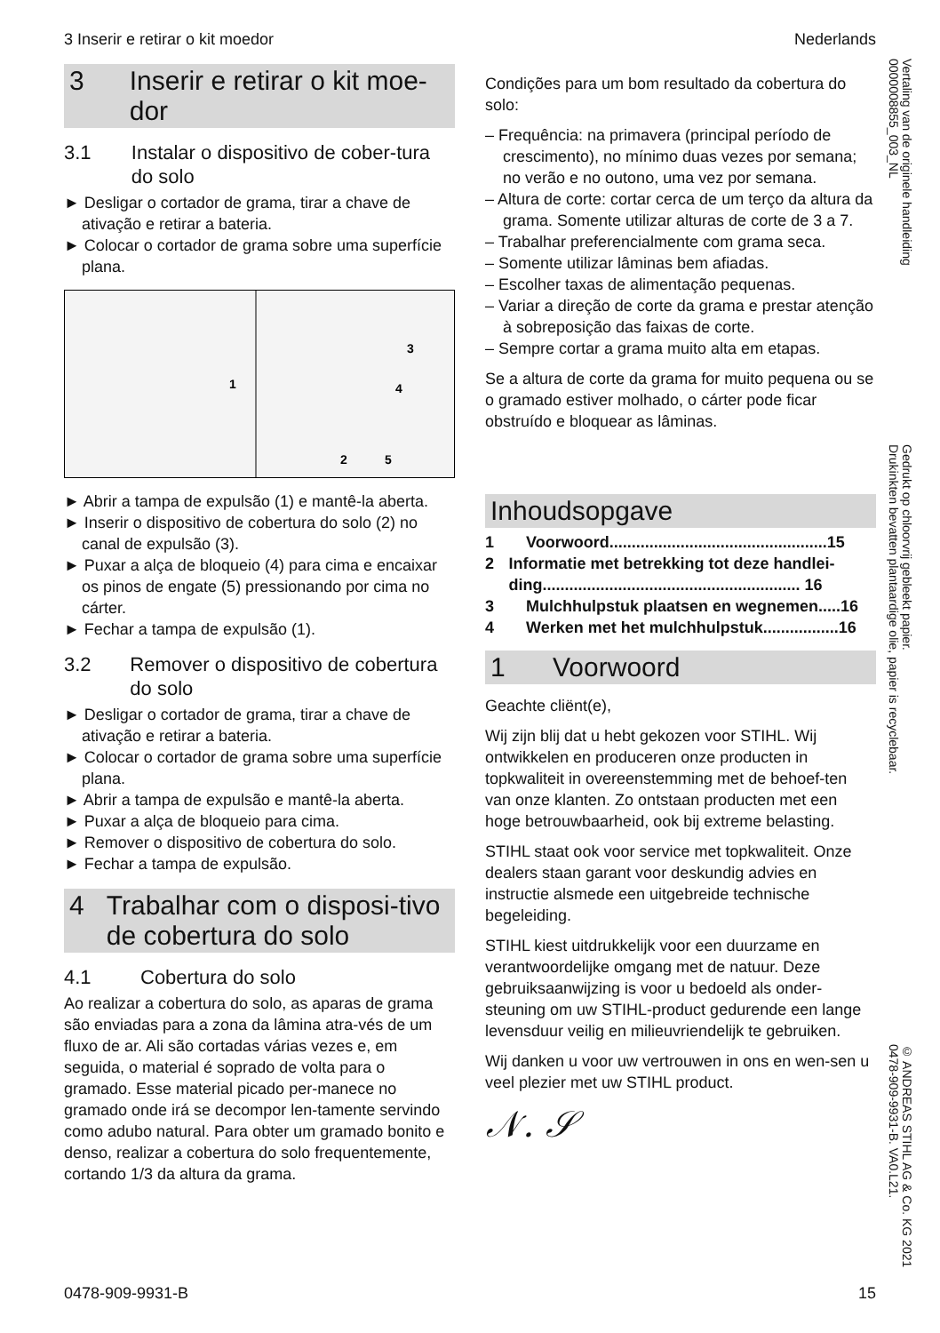3 Inserir e retirar o kit moedor Nederlands
3 Inserir e retirar o kit moe-dor
3.1 Instalar o dispositivo de cober-tura do solo
► Desligar o cortador de grama, tirar a chave de ativação e retirar a bateria.
► Colocar o cortador de grama sobre uma superfície plana.
1
3
4
2
5
► Abrir a tampa de expulsão (1) e mantê-la aberta.
► Inserir o dispositivo de cobertura do solo (2) no canal de expulsão (3).
► Puxar a alça de bloqueio (4) para cima e encaixar os pinos de engate (5) pressionando por cima no cárter.
► Fechar a tampa de expulsão (1).
3.2 Remover o dispositivo de cobertura do solo
► Desligar o cortador de grama, tirar a chave de ativação e retirar a bateria.
► Colocar o cortador de grama sobre uma superfície plana.
► Abrir a tampa de expulsão e mantê-la aberta.
► Puxar a alça de bloqueio para cima.
► Remover o dispositivo de cobertura do solo.
► Fechar a tampa de expulsão.
4 Trabalhar com o disposi-tivo de cobertura do solo
4.1 Cobertura do solo
Ao realizar a cobertura do solo, as aparas de grama são enviadas para a zona da lâmina atra-vés de um fluxo de ar. Ali são cortadas várias vezes e, em seguida, o material é soprado de volta para o gramado. Esse material picado per-manece no gramado onde irá se decompor len-tamente servindo como adubo natural. Para obter um gramado bonito e denso, realizar a cobertura do solo frequentemente, cortando 1/3 da altura da grama.
Condições para um bom resultado da cobertura do solo:
– Frequência: na primavera (principal período de crescimento), no mínimo duas vezes por semana; no verão e no outono, uma vez por semana.
– Altura de corte: cortar cerca de um terço da altura da grama. Somente utilizar alturas de corte de 3 a 7.
– Trabalhar preferencialmente com grama seca.
– Somente utilizar lâminas bem afiadas.
– Escolher taxas de alimentação pequenas.
– Variar a direção de corte da grama e prestar atenção à sobreposição das faixas de corte.
– Sempre cortar a grama muito alta em etapas.
Se a altura de corte da grama for muito pequena ou se o gramado estiver molhado, o cárter pode ficar obstruído e bloquear as lâminas.
Inhoudsopgave
1 Voorwoord.................................................15
2 Informatie met betrekking tot deze handlei-ding.......................................................... 16
3 Mulchhulpstuk plaatsen en wegnemen.....16
4 Werken met het mulchhulpstuk.................16
1 Voorwoord
Geachte cliënt(e),
Wij zijn blij dat u hebt gekozen voor STIHL. Wij ontwikkelen en produceren onze producten in topkwaliteit in overeenstemming met de behoef-ten van onze klanten. Zo ontstaan producten met een hoge betrouwbaarheid, ook bij extreme belasting.
STIHL staat ook voor service met topkwaliteit. Onze dealers staan garant voor deskundig advies en instructie alsmede een uitgebreide technische begeleiding.
STIHL kiest uitdrukkelijk voor een duurzame en verantwoordelijke omgang met de natuur. Deze gebruiksaanwijzing is voor u bedoeld als onder-steuning om uw STIHL-product gedurende een lange levensduur veilig en milieuvriendelijk te gebruiken.
Wij danken u voor uw vertrouwen in ons en wen-sen u veel plezier met uw STIHL product.
𝒩. 𝒮
Vertaling van de originele handleiding
0000008855_003_NL
Gedrukt op chloorvrij gebleekt papier.
Drukinkten bevatten plantaardige olie, papier is recyclebaar.
© ANDREAS STIHL AG & Co. KG 2021
0478-909-9931-B. VA0.L21.
0478-909-9931-B 15